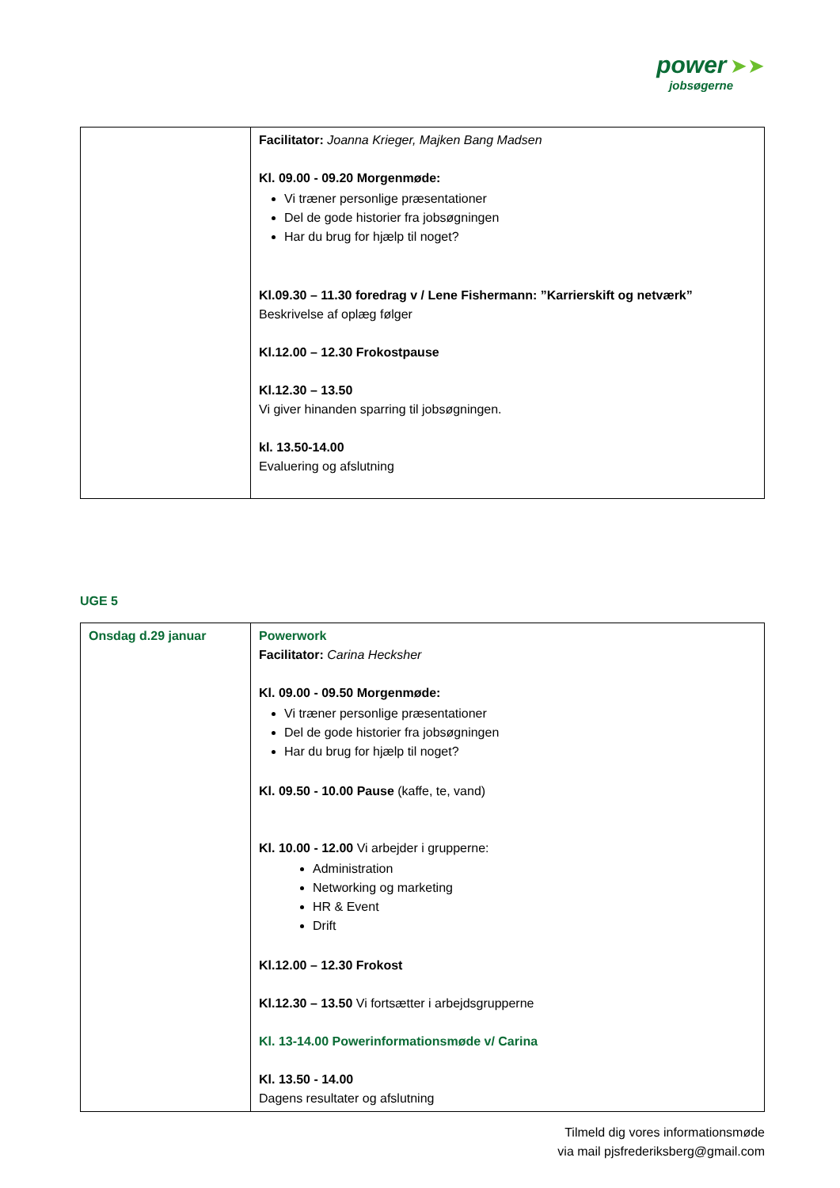power ➤➤
jobsøgerne
| | Facilitator: Joanna Krieger, Majken Bang Madsen Kl. 09.00 - 09.20 Morgenmøde: Vi træner personlige præsentationer Del de gode historier fra jobsøgningen Har du brug for hjælp til noget? Kl.09.30 – 11.30 foredrag v / Lene Fishermann: ”Karrierskift og netværk” Beskrivelse af oplæg følger Kl.12.00 – 12.30 Frokostpause Kl.12.30 – 13.50 Vi giver hinanden sparring til jobsøgningen. kl. 13.50-14.00 Evaluering og afslutning |
UGE 5
| Onsdag d.29 januar | Powerwork Facilitator: Carina Hecksher Kl. 09.00 - 09.50 Morgenmøde: Vi træner personlige præsentationer Del de gode historier fra jobsøgningen Har du brug for hjælp til noget? Kl. 09.50 - 10.00 Pause (kaffe, te, vand) Kl. 10.00 - 12.00 Vi arbejder i grupperne: Administration Networking og marketing HR & Event Drift Kl.12.00 – 12.30 Frokost Kl.12.30 – 13.50 Vi fortsætter i arbejdsgrupperne Kl. 13-14.00 Powerinformationsmøde v/ Carina Kl. 13.50 - 14.00 Dagens resultater og afslutning |
Tilmeld dig vores informationsmøde
via mail pjsfrederiksberg@gmail.com